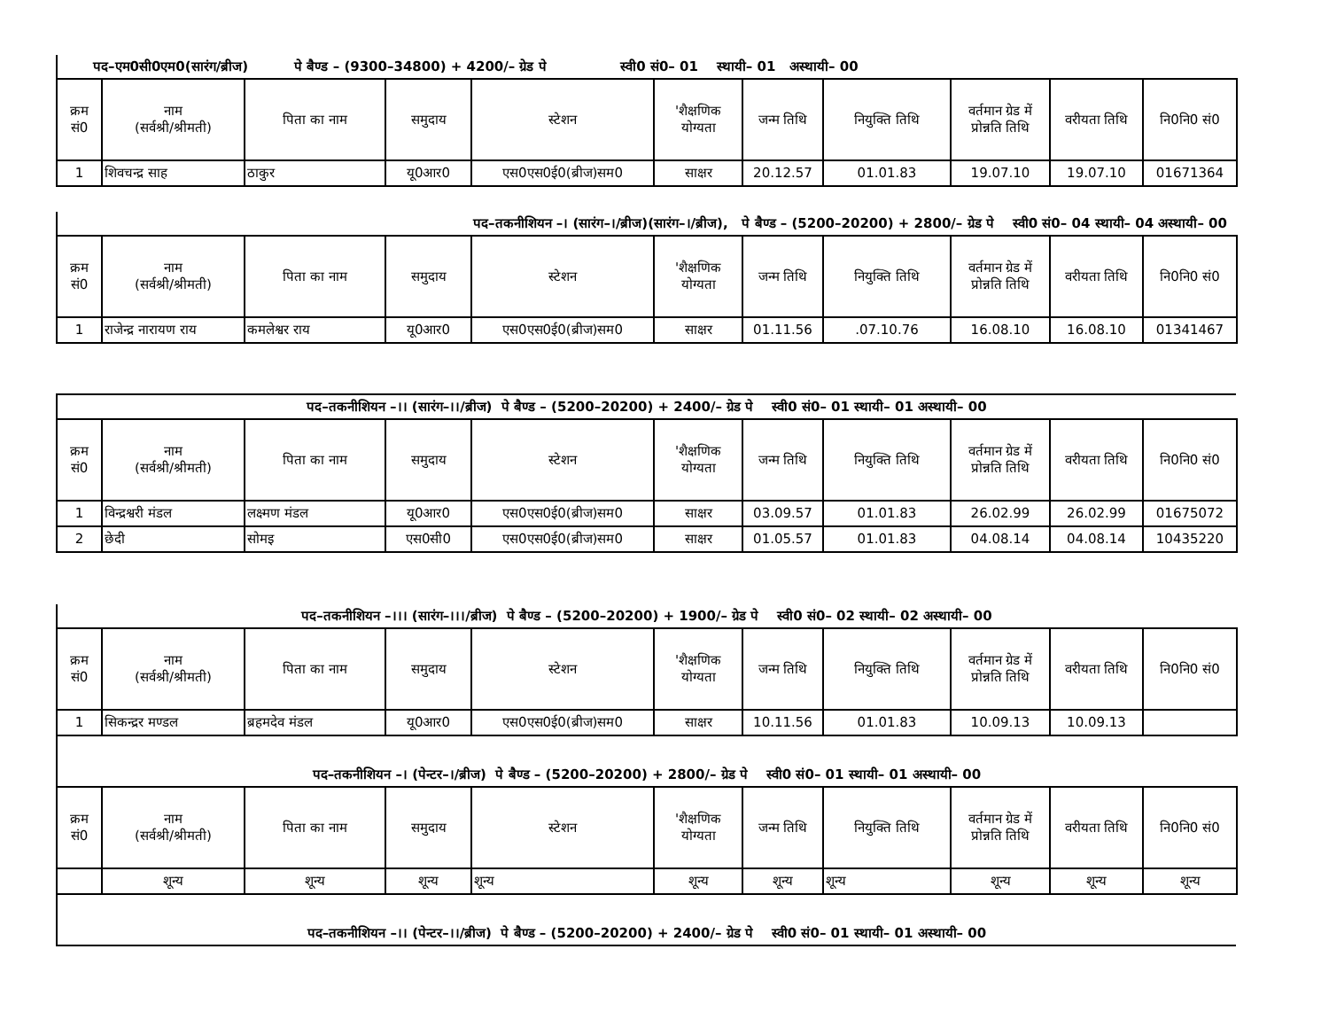पद–एम0सी0एम0(सारंग/ब्रीज) पे बैण्ड – (9300–34800) + 4200/– ग्रेड पे स्वी0 सं0– 01 स्थायी– 01 अस्थायी– 00
| क्रम सं0 | नाम (सर्वश्री/श्रीमती) | पिता का नाम | समुदाय | स्टेशन | 'शैक्षणिक योग्यता | जन्म तिथि | नियुक्ति तिथि | वर्तमान ग्रेड में प्रोन्नति तिथि | वरीयता तिथि | नि0नि0 सं0 |
| --- | --- | --- | --- | --- | --- | --- | --- | --- | --- | --- |
| 1 | शिवचन्द्र साह | ठाकुर | यू0आर0 | एस0एस0ई0(ब्रीज)सम0 | साक्षर | 20.12.57 | 01.01.83 | 19.07.10 | 19.07.10 | 01671364 |
पद–तकनीशियन –। (सारंग–।/ब्रीज)(सारंग–।/ब्रीज), पे बैण्ड – (5200–20200) + 2800/– ग्रेड पे स्वी0 सं0– 04 स्थायी– 04 अस्थायी– 00
| क्रम सं0 | नाम (सर्वश्री/श्रीमती) | पिता का नाम | समुदाय | स्टेशन | 'शैक्षणिक योग्यता | जन्म तिथि | नियुक्ति तिथि | वर्तमान ग्रेड में प्रोन्नति तिथि | वरीयता तिथि | नि0नि0 सं0 |
| --- | --- | --- | --- | --- | --- | --- | --- | --- | --- | --- |
| 1 | राजेन्द्र नारायण राय | कमलेश्वर राय | यू0आर0 | एस0एस0ई0(ब्रीज)सम0 | साक्षर | 01.11.56 | .07.10.76 | 16.08.10 | 16.08.10 | 01341467 |
पद–तकनीशियन –।। (सारंग–।।/ब्रीज) पे बैण्ड – (5200–20200) + 2400/– ग्रेड पे स्वी0 सं0– 01 स्थायी– 01 अस्थायी– 00
| क्रम सं0 | नाम (सर्वश्री/श्रीमती) | पिता का नाम | समुदाय | स्टेशन | 'शैक्षणिक योग्यता | जन्म तिथि | नियुक्ति तिथि | वर्तमान ग्रेड में प्रोन्नति तिथि | वरीयता तिथि | नि0नि0 सं0 |
| --- | --- | --- | --- | --- | --- | --- | --- | --- | --- | --- |
| 1 | विन्द्रश्वरी मंडल | लक्ष्मण मंडल | यू0आर0 | एस0एस0ई0(ब्रीज)सम0 | साक्षर | 03.09.57 | 01.01.83 | 26.02.99 | 26.02.99 | 01675072 |
| 2 | छेदी | सोमइ | एस0सी0 | एस0एस0ई0(ब्रीज)सम0 | साक्षर | 01.05.57 | 01.01.83 | 04.08.14 | 04.08.14 | 10435220 |
पद–तकनीशियन –।।। (सारंग–।।।/ब्रीज) पे बैण्ड – (5200–20200) + 1900/– ग्रेड पे स्वी0 सं0– 02 स्थायी– 02 अस्थायी– 00
| क्रम सं0 | नाम (सर्वश्री/श्रीमती) | पिता का नाम | समुदाय | स्टेशन | 'शैक्षणिक योग्यता | जन्म तिथि | नियुक्ति तिथि | वर्तमान ग्रेड में प्रोन्नति तिथि | वरीयता तिथि | नि0नि0 सं0 |
| --- | --- | --- | --- | --- | --- | --- | --- | --- | --- | --- |
| 1 | सिकन्द्रर मण्डल | ब्रहमदेव मंडल | यू0आर0 | एस0एस0ई0(ब्रीज)सम0 | साक्षर | 10.11.56 | 01.01.83 | 10.09.13 | 10.09.13 | |
पद–तकनीशियन –। (पेन्टर–।/ब्रीज) पे बैण्ड – (5200–20200) + 2800/– ग्रेड पे स्वी0 सं0– 01 स्थायी– 01 अस्थायी– 00
| क्रम सं0 | नाम (सर्वश्री/श्रीमती) | पिता का नाम | समुदाय | स्टेशन | 'शैक्षणिक योग्यता | जन्म तिथि | नियुक्ति तिथि | वर्तमान ग्रेड में प्रोन्नति तिथि | वरीयता तिथि | नि0नि0 सं0 |
| --- | --- | --- | --- | --- | --- | --- | --- | --- | --- | --- |
| | शून्य | शून्य | शून्य | शून्य | शून्य | शून्य | शून्य | शून्य | शून्य | शून्य |
पद–तकनीशियन –।। (पेन्टर–।।/ब्रीज) पे बैण्ड – (5200–20200) + 2400/– ग्रेड पे स्वी0 सं0– 01 स्थायी– 01 अस्थायी– 00